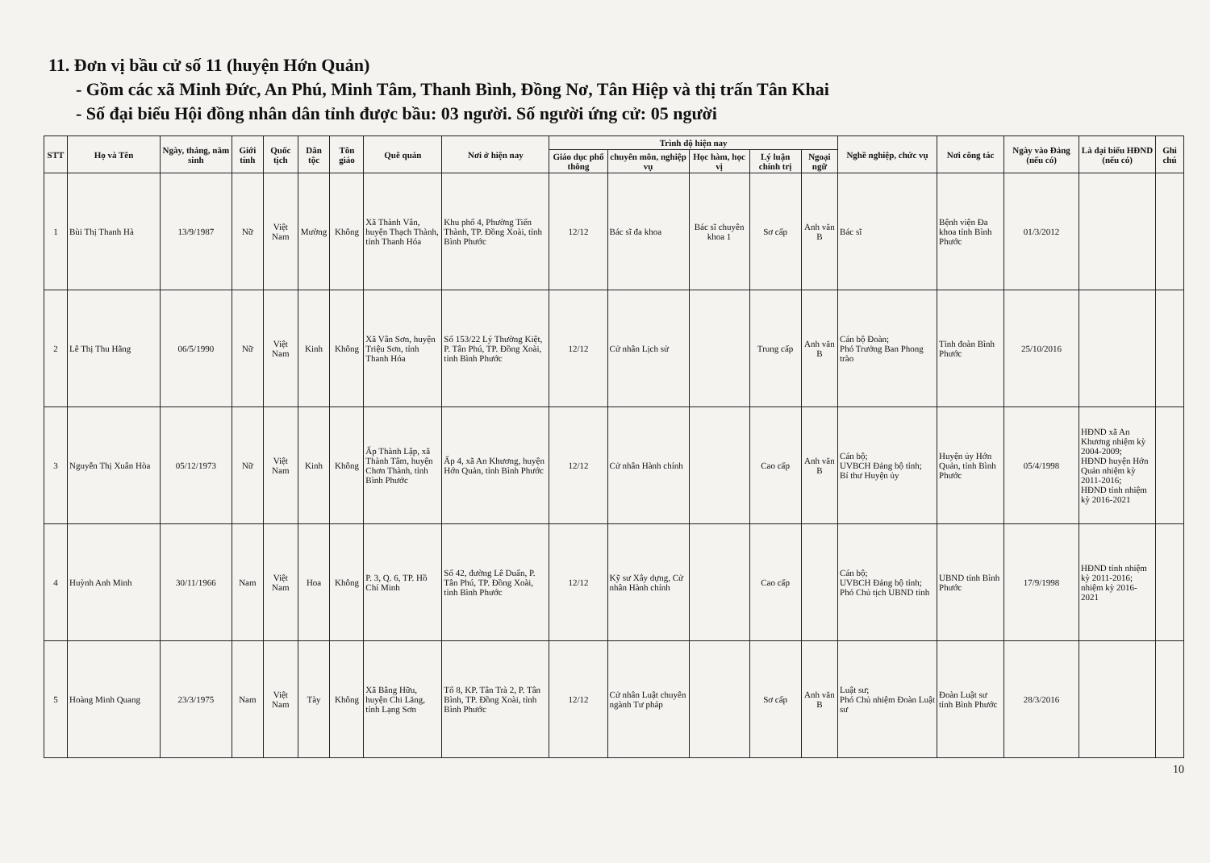11. Đơn vị bầu cử số 11 (huyện Hớn Quản)
- Gồm các xã Minh Đức, An Phú, Minh Tâm, Thanh Bình, Đồng Nơ, Tân Hiệp và thị trấn Tân Khai
- Số đại biểu Hội đồng nhân dân tỉnh được bầu: 03 người. Số người ứng cử: 05 người
| STT | Họ và Tên | Ngày, tháng, năm sinh | Giới tính | Quốc tịch | Dân tộc | Tôn giáo | Quê quán | Nơi ở hiện nay | Trình độ hiện nay | | | | | Nghề nghiệp, chức vụ | Nơi công tác | Ngày vào Đảng (nếu có) | Là đại biểu HĐND (nếu có) | Ghi chú |
| --- | --- | --- | --- | --- | --- | --- | --- | --- | --- | --- | --- | --- | --- | --- | --- | --- | --- | --- |
| | | | | | | | | | Giáo dục phổ thông | chuyên môn, nghiệp vụ | Học hàm, học vị | Lý luận chính trị | Ngoại ngữ | | | | | |
| 1 | Bùi Thị Thanh Hà | 13/9/1987 | Nữ | Việt Nam | Mường | Không | Xã Thành Vân, huyện Thạch Thành, tỉnh Thanh Hóa | Khu phố 4, Phường Tiến Thành, TP. Đồng Xoài, tỉnh Bình Phước | 12/12 | Bác sĩ đa khoa | Bác sĩ chuyên khoa 1 | Sơ cấp | Anh văn B | Bác sĩ | Bệnh viện Đa khoa tỉnh Bình Phước | 01/3/2012 | | |
| 2 | Lê Thị Thu Hằng | 06/5/1990 | Nữ | Việt Nam | Kinh | Không | Xã Vân Sơn, huyện Triệu Sơn, tỉnh Thanh Hóa | Số 153/22 Lý Thường Kiệt, P. Tân Phú, TP. Đồng Xoài, tỉnh Bình Phước | 12/12 | Cử nhân Lịch sử | | Trung cấp | Anh văn B | Cán bộ Đoàn; Phó Trưởng Ban Phong trào | Tỉnh đoàn Bình Phước | 25/10/2016 | | |
| 3 | Nguyễn Thị Xuân Hòa | 05/12/1973 | Nữ | Việt Nam | Kinh | Không | Ấp Thành Lập, xã Thành Tâm, huyện Chơn Thành, tỉnh Bình Phước | Ấp 4, xã An Khương, huyện Hớn Quản, tỉnh Bình Phước | 12/12 | Cử nhân Hành chính | | Cao cấp | Anh văn B | Cán bộ; UVBCH Đảng bộ tỉnh; Bí thư Huyện ủy | Huyện ủy Hớn Quản, tỉnh Bình Phước | 05/4/1998 | HĐND xã An Khương nhiệm kỳ 2004-2009; HĐND huyện Hớn Quản nhiệm kỳ 2011-2016; HĐND tỉnh nhiệm kỳ 2016-2021 | |
| 4 | Huỳnh Anh Minh | 30/11/1966 | Nam | Việt Nam | Hoa | Không | P. 3, Q. 6, TP. Hồ Chí Minh | Số 42, đường Lê Duẩn, P. Tân Phú, TP. Đồng Xoài, tỉnh Bình Phước | 12/12 | Kỹ sư Xây dựng, Cử nhân Hành chính | | Cao cấp | | Cán bộ; UVBCH Đảng bộ tỉnh; Phó Chủ tịch UBND tỉnh | UBND tỉnh Bình Phước | 17/9/1998 | HĐND tỉnh nhiệm kỳ 2011-2016; nhiệm kỳ 2016-2021 | |
| 5 | Hoàng Minh Quang | 23/3/1975 | Nam | Việt Nam | Tày | Không | Xã Bằng Hữu, huyện Chi Lăng, tỉnh Lạng Sơn | Tổ 8, KP. Tân Trà 2, P. Tân Bình, TP. Đồng Xoài, tỉnh Bình Phước | 12/12 | Cử nhân Luật chuyên ngành Tư pháp | | Sơ cấp | Anh văn B | Luật sư; Phó Chủ nhiệm Đoàn Luật sư | Đoàn Luật sư tỉnh Bình Phước | 28/3/2016 | | |
10